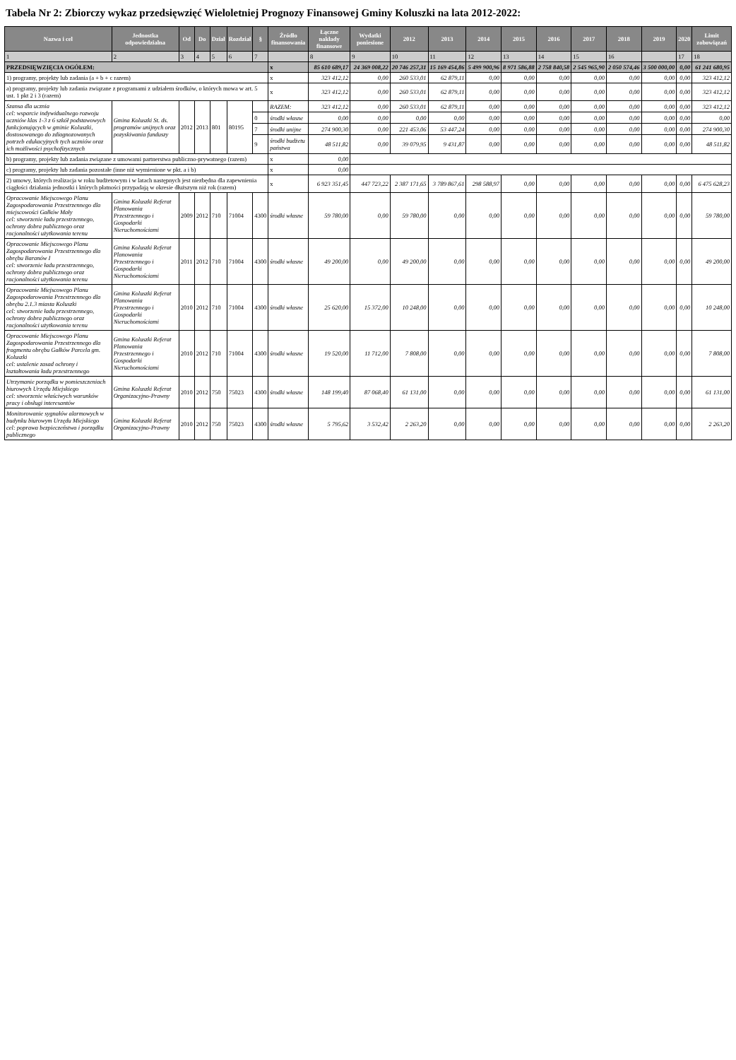Tabela Nr 2: Zbiorczy wykaz przedsięwzięć Wieloletniej Prognozy Finansowej Gminy Koluszki na lata 2012-2022:
| Nazwa i cel | Jednostka odpowiedzialna | Od | Do | Dział | Rozdział | § | Źródło finansowania | Łączne nakłady finansowe | Wydatki poniesione | 2012 | 2013 | 2014 | 2015 | 2016 | 2017 | 2018 | 2019 | 2020 | Limit zobowiązań |
| --- | --- | --- | --- | --- | --- | --- | --- | --- | --- | --- | --- | --- | --- | --- | --- | --- | --- | --- | --- |
| 1 | 2 | 3 | 4 | 5 | 6 | 7 | | 8 | 9 | 10 | 11 | 12 | 13 | 14 | 15 | 16 | | 17 | 18 |
| PRZEDSIĘWZIĘCIA OGÓŁEM: | | | | | | | x | 85 610 689,17 | 24 369 008,22 | 20 746 257,31 | 15 169 454,86 | 5 499 900,96 | 8 971 586,88 | 2 758 840,58 | 2 545 965,90 | 2 050 574,46 | 3 500 000,00 | 0,00 | 61 241 680,95 |
| 1) programy, projekty lub zadania (a + b + c razem) | | | | | | | x | 323 412,12 | 0,00 | 260 533,01 | 62 879,11 | 0,00 | 0,00 | 0,00 | 0,00 | 0,00 | 0,00 | 0,00 | 323 412,12 |
| a) programy, projekty lub zadania związane z programami z udziałem środków, o których mowa w art. 5 ust. 1 pkt 2 i 3 (razem) | | | | | | | x | 323 412,12 | 0,00 | 260 533,01 | 62 879,11 | 0,00 | 0,00 | 0,00 | 0,00 | 0,00 | 0,00 | 0,00 | 323 412,12 |
| Szansa dla ucznia cel: wsparcie indywidualnego rozwoju uczniów klas 1-3 z 6 szkół podstawowych funkcjonujących w gminie Koluszki, dostosowanego do zdiagnozowanych potrzeb edukacyjnych tych uczniów oraz ich możliwości psychofizycznych | Gmina Koluszki St. ds. programów unijnych oraz pozyskiwania funduszy | 2012 | 2013 | 801 | 80195 | | RAZEM: | 323 412,12 | 0,00 | 260 533,01 | 62 879,11 | 0,00 | 0,00 | 0,00 | 0,00 | 0,00 | 0,00 | 0,00 | 323 412,12 |
| | | | | | | 0 | środki własne | 0,00 | 0,00 | 0,00 | 0,00 | 0,00 | 0,00 | 0,00 | 0,00 | 0,00 | 0,00 | 0,00 | 0,00 |
| | | | | | | 7 | środki unijne | 274 900,30 | 0,00 | 221 453,06 | 53 447,24 | 0,00 | 0,00 | 0,00 | 0,00 | 0,00 | 0,00 | 0,00 | 274 900,30 |
| | | | | | | 9 | środki budżetu państwa | 48 511,82 | 0,00 | 39 079,95 | 9 431,87 | 0,00 | 0,00 | 0,00 | 0,00 | 0,00 | 0,00 | 0,00 | 48 511,82 |
| b) programy, projekty lub zadania związane z umowami partnerstwa publiczno-prywatnego (razem) | | | | | | | x | 0,00 | | | | | | | | | | | |
| c) programy, projekty lub zadania pozostałe (inne niż wymienione w pkt. a i b) | | | | | | | x | 0,00 | | | | | | | | | | | |
| 2) umowy, których realizacja w roku budżetowym i w latach następnych jest niezbędna dla zapewnienia ciągłości działania jednostki i których płatności przypadają w okresie dłuższym niż rok (razem) | | | | | | | x | 6 923 351,45 | 447 723,22 | 2 387 171,65 | 3 789 867,61 | 298 588,97 | 0,00 | 0,00 | 0,00 | 0,00 | 0,00 | 0,00 | 6 475 628,23 |
| Opracowanie Miejscowego Planu Zagospodarowania Przestrzennego dla miejscowości Gałków Mały cel: stworzenie ładu przestrzennego, ochrony dobra publicznego oraz racjonalności użytkowania terenu | Gmina Koluszki Referat Planowania Przestrzennego i Gospodarki Nieruchomościami | 2009 | 2012 | 710 | 71004 | 4300 | środki własne | 59 780,00 | 0,00 | 59 780,00 | 0,00 | 0,00 | 0,00 | 0,00 | 0,00 | 0,00 | 0,00 | 0,00 | 59 780,00 |
| Opracowanie Miejscowego Planu Zagospodarowania Przestrzennego dla obrębu Baranów I cel: stworzenie ładu przestrzennego, ochrony dobra publicznego oraz racjonalności użytkowania terenu | Gmina Koluszki Referat Planowania Przestrzennego i Gospodarki Nieruchomościami | 2011 | 2012 | 710 | 71004 | 4300 | środki własne | 49 200,00 | 0,00 | 49 200,00 | 0,00 | 0,00 | 0,00 | 0,00 | 0,00 | 0,00 | 0,00 | 0,00 | 49 200,00 |
| Opracowanie Miejscowego Planu Zagospodarowania Przestrzennego dla obrębu 2.1.3 miasta Koluszki cel: stworzenie ładu przestrzennego, ochrony dobra publicznego oraz racjonalności użytkowania terenu | Gmina Koluszki Referat Planowania Przestrzennego i Gospodarki Nieruchomościami | 2010 | 2012 | 710 | 71004 | 4300 | środki własne | 25 620,00 | 15 372,00 | 10 248,00 | 0,00 | 0,00 | 0,00 | 0,00 | 0,00 | 0,00 | 0,00 | 0,00 | 10 248,00 |
| Opracowanie Miejscowego Planu Zagospodarowania Przestrzennego dla fragmentu obrębu Gałków Parcela gm. Koluszki cel: ustalenie zasad ochrony i kształtowania ładu przestrzennego | Gmina Koluszki Referat Planowania Przestrzennego i Gospodarki Nieruchomościami | 2010 | 2012 | 710 | 71004 | 4300 | środki własne | 19 520,00 | 11 712,00 | 7 808,00 | 0,00 | 0,00 | 0,00 | 0,00 | 0,00 | 0,00 | 0,00 | 0,00 | 7 808,00 |
| Utrzymanie porządku w pomieszczeniach biurowych Urzędu Miejskiego cel: stworzenie właściwych warunków pracy i obsługi interesantów | Gmina Koluszki Referat Organizacyjno-Prawny | 2010 | 2012 | 750 | 75023 | 4300 | środki własne | 148 199,40 | 87 068,40 | 61 131,00 | 0,00 | 0,00 | 0,00 | 0,00 | 0,00 | 0,00 | 0,00 | 0,00 | 61 131,00 |
| Monitorowanie sygnałów alarmowych w budynku biurowym Urzędu Miejskiego cel: poprawa bezpieczeństwa i porządku publicznego | Gmina Koluszki Referat Organizacyjno-Prawny | 2010 | 2012 | 750 | 75023 | 4300 | środki własne | 5 795,62 | 3 532,42 | 2 263,20 | 0,00 | 0,00 | 0,00 | 0,00 | 0,00 | 0,00 | 0,00 | 0,00 | 2 263,20 |